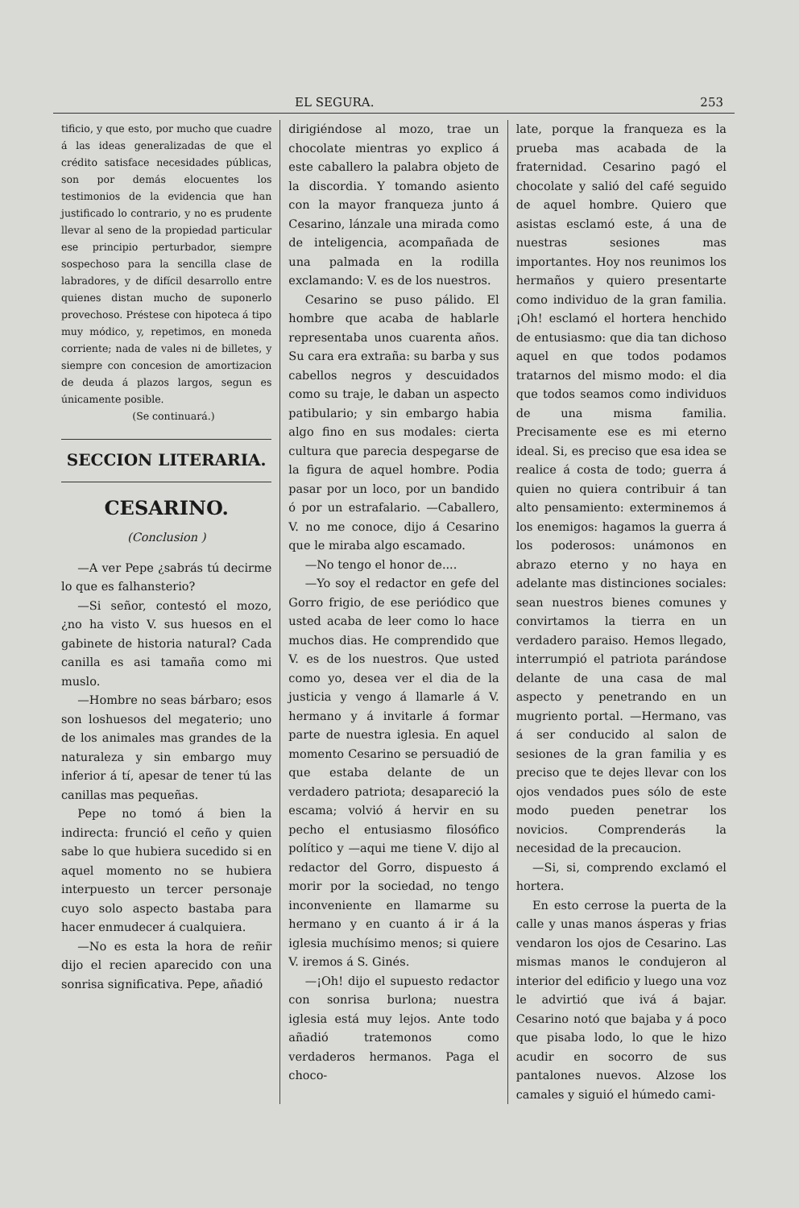EL SEGURA. 253
tificio, y que esto, por mucho que cuadre á las ideas generalizadas de que el crédito satisface necesidades públicas, son por demás elocuentes los testimonios de la evidencia que han justificado lo contrario, y no es prudente llevar al seno de la propiedad particular ese principio perturbador, siempre sospechoso para la sencilla clase de labradores, y de difícil desarrollo entre quienes distan mucho de suponerlo provechoso. Préstese con hipoteca á tipo muy módico, y, repetimos, en moneda corriente; nada de vales ni de billetes, y siempre con concesion de amortizacion de deuda á plazos largos, segun es únicamente posible.
(Se continuará.)
SECCION LITERARIA.
CESARINO.
(Conclusion )
—A ver Pepe ¿sabrás tú decirme lo que es falhansterio?
—Si señor, contestó el mozo, ¿no ha visto V. sus huesos en el gabinete de historia natural? Cada canilla es asi tamaña como mi muslo.
—Hombre no seas bárbaro; esos son loshuesos del megaterio; uno de los animales mas grandes de la naturaleza y sin embargo muy inferior á tí, apesar de tener tú las canillas mas pequeñas.
Pepe no tomó á bien la indirecta: frunció el ceño y quien sabe lo que hubiera sucedido si en aquel momento no se hubiera interpuesto un tercer personaje cuyo solo aspecto bastaba para hacer enmudecer á cualquiera.
—No es esta la hora de reñir dijo el recien aparecido con una sonrisa significativa. Pepe, añadió
dirigiéndose al mozo, trae un chocolate mientras yo explico á este caballero la palabra objeto de la discordia. Y tomando asiento con la mayor franqueza junto á Cesarino, lánzale una mirada como de inteligencia, acompañada de una palmada en la rodilla exclamando: V. es de los nuestros.
Cesarino se puso pálido. El hombre que acaba de hablarle representaba unos cuarenta años. Su cara era extraña: su barba y sus cabellos negros y descuidados como su traje, le daban un aspecto patibulario; y sin embargo habia algo fino en sus modales: cierta cultura que parecia despegarse de la figura de aquel hombre. Podia pasar por un loco, por un bandido ó por un estrafalario. —Caballero, V. no me conoce, dijo á Cesarino que le miraba algo escamado.
—No tengo el honor de....
—Yo soy el redactor en gefe del Gorro frigio, de ese periódico que usted acaba de leer como lo hace muchos dias. He comprendido que V. es de los nuestros. Que usted como yo, desea ver el dia de la justicia y vengo á llamarle á V. hermano y á invitarle á formar parte de nuestra iglesia. En aquel momento Cesarino se persuadió de que estaba delante de un verdadero patriota; desapareció la escama; volvió á hervir en su pecho el entusiasmo filosófico político y —aqui me tiene V. dijo al redactor del Gorro, dispuesto á morir por la sociedad, no tengo inconveniente en llamarme su hermano y en cuanto á ir á la iglesia muchísimo menos; si quiere V. iremos á S. Ginés.
—¡Oh! dijo el supuesto redactor con sonrisa burlona; nuestra iglesia está muy lejos. Ante todo añadió tratemonos como verdaderos hermanos. Paga el choco-
late, porque la franqueza es la prueba mas acabada de la fraternidad. Cesarino pagó el chocolate y salió del café seguido de aquel hombre. Quiero que asistas esclamó este, á una de nuestras sesiones mas importantes. Hoy nos reunimos los hermaños y quiero presentarte como individuo de la gran familia. ¡Oh! esclamó el hortera henchido de entusiasmo: que dia tan dichoso aquel en que todos podamos tratarnos del mismo modo: el dia que todos seamos como individuos de una misma familia. Precisamente ese es mi eterno ideal. Si, es preciso que esa idea se realice á costa de todo; guerra á quien no quiera contribuir á tan alto pensamiento: exterminemos á los enemigos: hagamos la guerra á los poderosos: unámonos en abrazo eterno y no haya en adelante mas distinciones sociales: sean nuestros bienes comunes y convirtamos la tierra en un verdadero paraiso. Hemos llegado, interrumpió el patriota parándose delante de una casa de mal aspecto y penetrando en un mugriento portal. —Hermano, vas á ser conducido al salon de sesiones de la gran familia y es preciso que te dejes llevar con los ojos vendados pues sólo de este modo pueden penetrar los novicios. Comprenderás la necesidad de la precaucion.
—Si, si, comprendo exclamó el hortera.
En esto cerrose la puerta de la calle y unas manos ásperas y frias vendaron los ojos de Cesarino. Las mismas manos le condujeron al interior del edificio y luego una voz le advirtió que ivá á bajar. Cesarino notó que bajaba y á poco que pisaba lodo, lo que le hizo acudir en socorro de sus pantalones nuevos. Alzose los camales y siguió el húmedo cami-